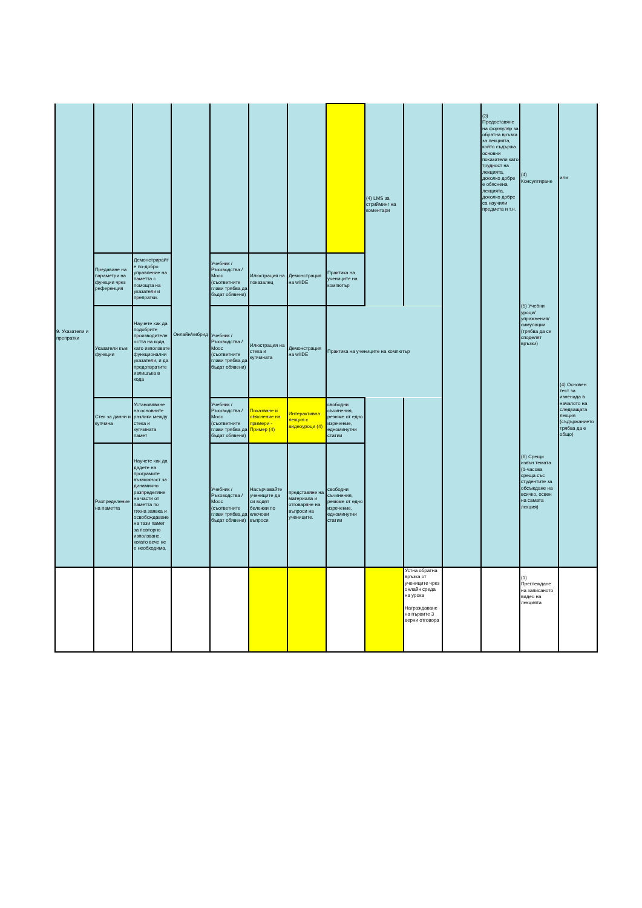| 9. Указатели и препратки | | | Онлайн/хибрид | | | | | (4) LMS за стрийминг на коментари | | | (3) Предоставяне на формуляр за обратна връзка за лекцията, който съдържа основни показатели като трудност на лекцията, доколко добре е обяснена лекцията, доколко добре са научили предмета и т.н. | (4) Консултиране | или |
| | Предаване на параметри на функции чрез референция | Демонстрирайте по-добро управление на паметта с помощта на указатели и препратки. | | Учебник / Ръководства / Mooc (съответните глави трябва да бъдат обявени) | Илюстрация на показалец | Демонстрация на w/IDE | Практика на учениците на компютър | | | | | (5) Учебни уроци/упражнения/симулации (трябва да се споделят връзки) | (4) Основен тест за изненада в началото на следващата лекция (съдържанието трябва да е общо) |
| | Указатели към функции | Научете как да подобрите производителността на кода, като използвате функционални указатели, и да предотвратите излишъка в кода | | Учебник / Ръководства / Mooc (съответните глави трябва да бъдат обявени) | Илюстрация на стека и купчината | Демонстрация на w/IDE | Практика на учениците на компютър | | | | | | |
| | Стек за данни и купчина | Установяване на основните разлики между стека и купчината памет | | Учебник / Ръководства / Mooc (съответните глави трябва да бъдат обявени) | Показване и обяснение на примери - Пример (4) | Интерактивна лекция с видеоуроци (4) | свободни съчинения, резюме от едно изречение, едноминутни статии | | | | | (6) Срещи извън темата (1-часова среща със студентите за обсъждане на всичко, освен на самата лекция) | |
| | Разпределение на паметта | Научете как да дадете на програмите възможност за динамично разпределяне на части от паметта по тяхна заявка и освобождаване на тази памет за повторно използване, когато вече не е необходима. | | Учебник / Ръководства / Mooc (съответните глави трябва да бъдат обявени) | Насърчавайте учениците да си водят бележки по ключови въпроси | представяне на материала и отговаряне на въпроси на учениците. | свободни съчинения, резюме от едно изречение, едноминутни статии | | | | | | |
| | | | | | | | | | Устна обратна връзка от учениците чрез онлайн среда на урока Награждаване на първите 3 верни отговора | | | (1) Преглеждане на записаното видео на лекцията | |